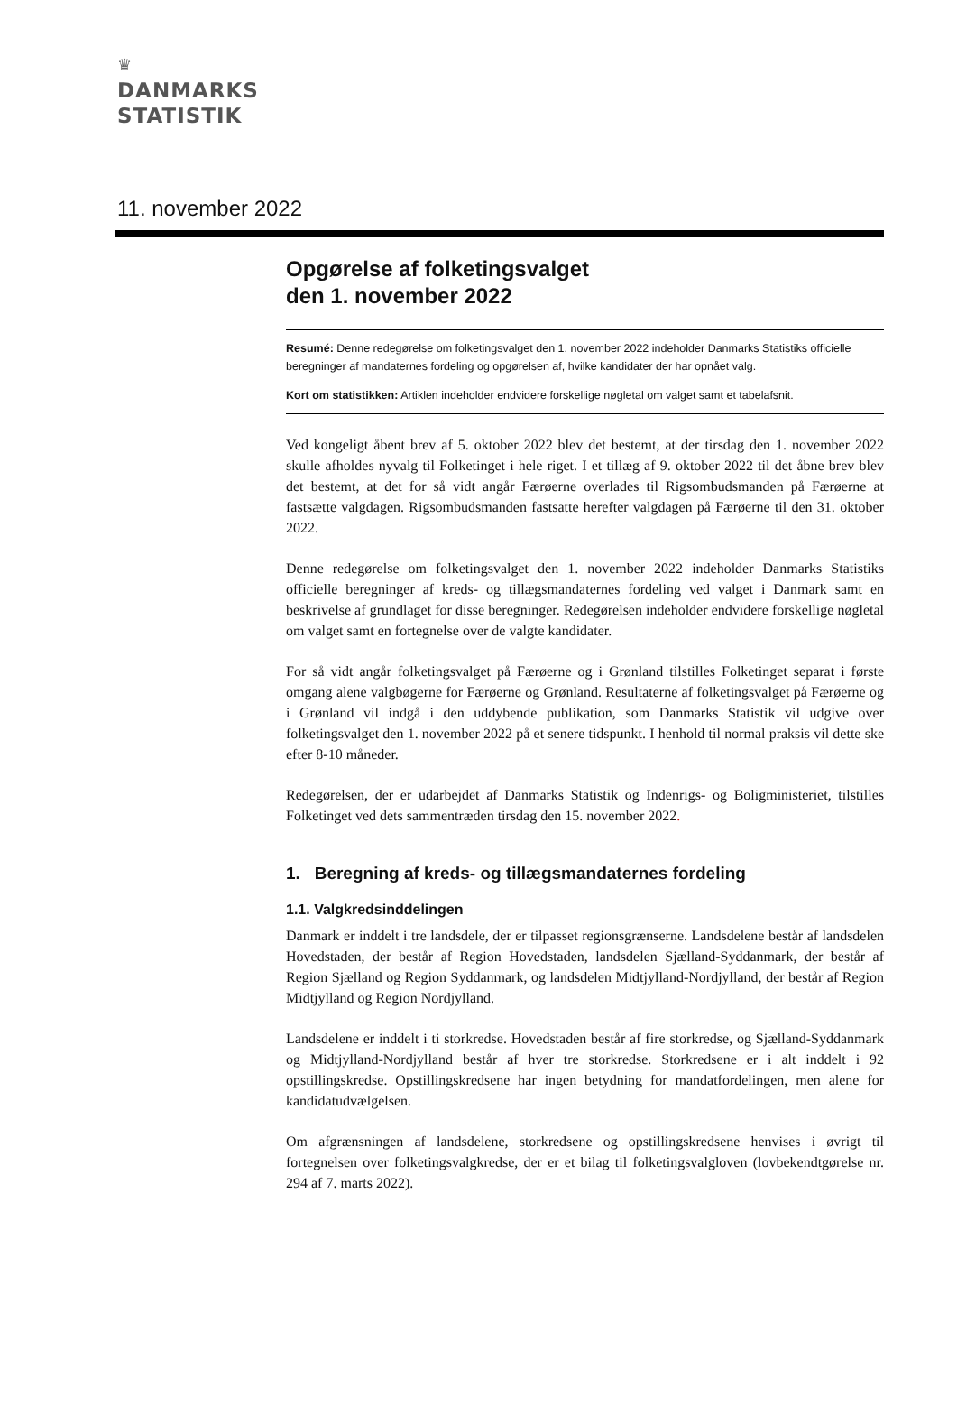♛
DANMARKS
STATISTIK
11. november 2022
Opgørelse af folketingsvalget
den 1. november 2022
Resumé: Denne redegørelse om folketingsvalget den 1. november 2022 indeholder Danmarks Statistiks officielle beregninger af mandaternes fordeling og opgørelsen af, hvilke kandidater der har opnået valg.
Kort om statistikken: Artiklen indeholder endvidere forskellige nøgletal om valget samt et tabelafsnit.
Ved kongeligt åbent brev af 5. oktober 2022 blev det bestemt, at der tirsdag den 1. november 2022 skulle afholdes nyvalg til Folketinget i hele riget. I et tillæg af 9. oktober 2022 til det åbne brev blev det bestemt, at det for så vidt angår Færøerne overlades til Rigsombudsmanden på Færøerne at fastsætte valgdagen. Rigsombudsmanden fastsatte herefter valgdagen på Færøerne til den 31. oktober 2022.
Denne redegørelse om folketingsvalget den 1. november 2022 indeholder Danmarks Statistiks officielle beregninger af kreds- og tillægsmandaternes fordeling ved valget i Danmark samt en beskrivelse af grundlaget for disse beregninger. Redegørelsen indeholder endvidere forskellige nøgletal om valget samt en fortegnelse over de valgte kandidater.
For så vidt angår folketingsvalget på Færøerne og i Grønland tilstilles Folketinget separat i første omgang alene valgbøgerne for Færøerne og Grønland. Resultaterne af folketingsvalget på Færøerne og i Grønland vil indgå i den uddybende publikation, som Danmarks Statistik vil udgive over folketingsvalget den 1. november 2022 på et senere tidspunkt. I henhold til normal praksis vil dette ske efter 8-10 måneder.
Redegørelsen, der er udarbejdet af Danmarks Statistik og Indenrigs- og Boligministeriet, tilstilles Folketinget ved dets sammentræden tirsdag den 15. november 2022.
1. Beregning af kreds- og tillægsmandaternes fordeling
1.1. Valgkredsinddelingen
Danmark er inddelt i tre landsdele, der er tilpasset regionsgrænserne. Landsdelene består af landsdelen Hovedstaden, der består af Region Hovedstaden, landsdelen Sjælland-Syddanmark, der består af Region Sjælland og Region Syddanmark, og landsdelen Midtjylland-Nordjylland, der består af Region Midtjylland og Region Nordjylland.
Landsdelene er inddelt i ti storkredse. Hovedstaden består af fire storkredse, og Sjælland-Syddanmark og Midtjylland-Nordjylland består af hver tre storkredse. Storkredsene er i alt inddelt i 92 opstillingskredse. Opstillingskredsene har ingen betydning for mandatfordelingen, men alene for kandidatudvælgelsen.
Om afgrænsningen af landsdelene, storkredsene og opstillingskredsene henvises i øvrigt til fortegnelsen over folketingsvalgkredse, der er et bilag til folketingsvalgloven (lovbekendtgørelse nr. 294 af 7. marts 2022).